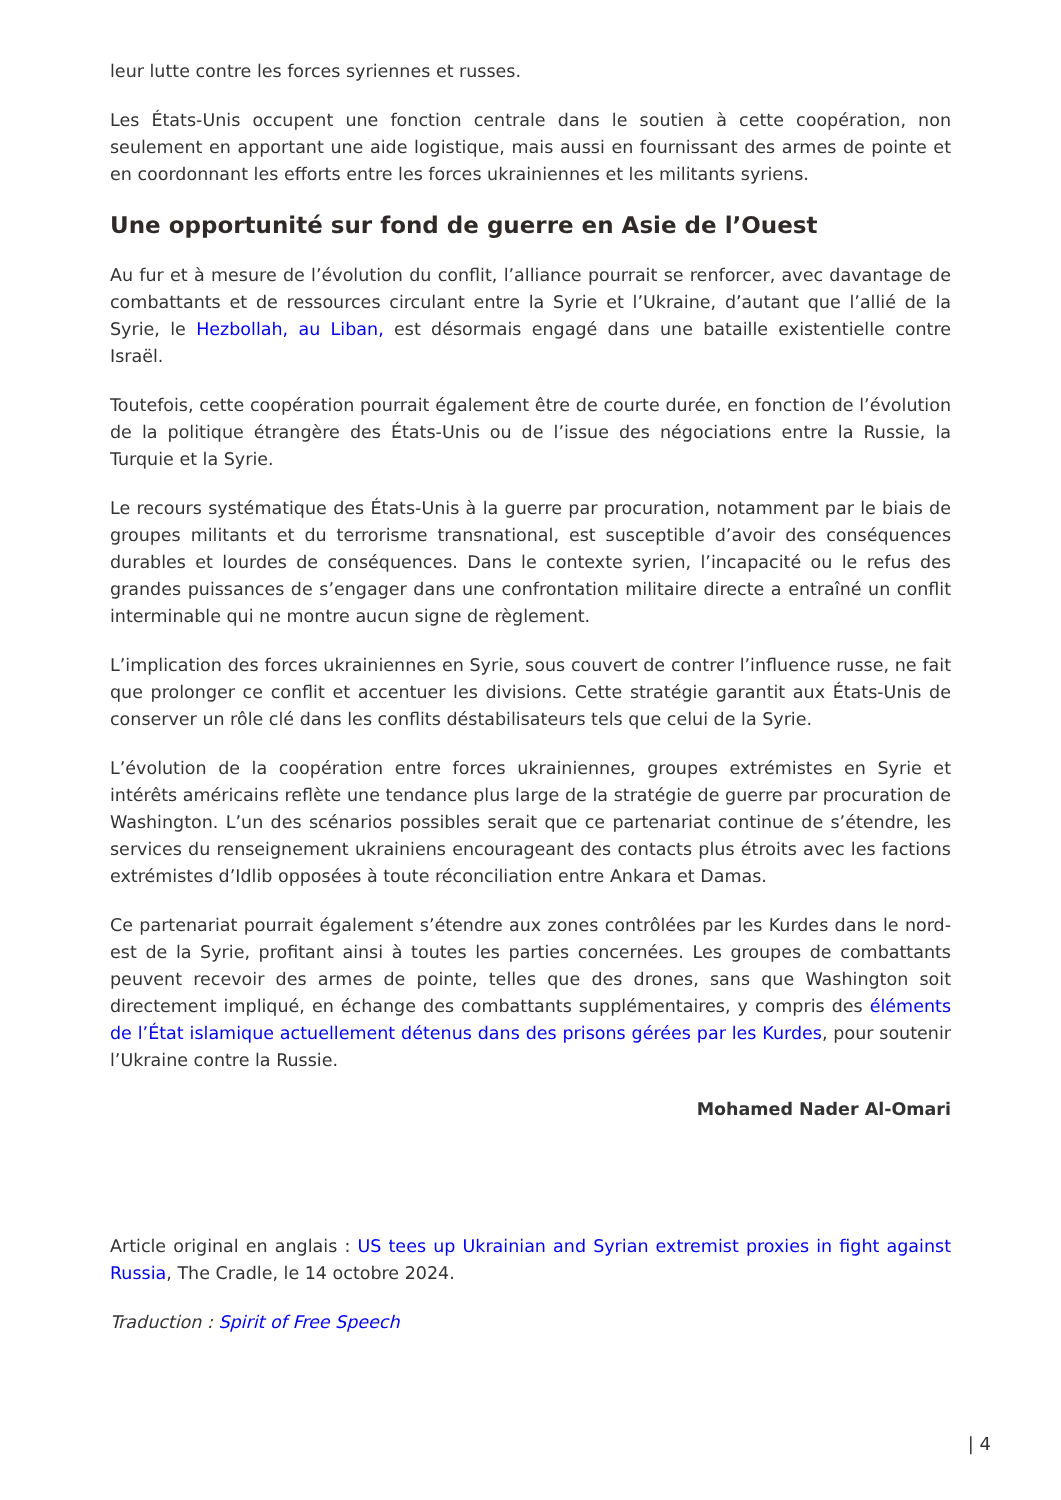leur lutte contre les forces syriennes et russes.
Les États-Unis occupent une fonction centrale dans le soutien à cette coopération, non seulement en apportant une aide logistique, mais aussi en fournissant des armes de pointe et en coordonnant les efforts entre les forces ukrainiennes et les militants syriens.
Une opportunité sur fond de guerre en Asie de l’Ouest
Au fur et à mesure de l’évolution du conflit, l’alliance pourrait se renforcer, avec davantage de combattants et de ressources circulant entre la Syrie et l’Ukraine, d’autant que l’allié de la Syrie, le Hezbollah, au Liban, est désormais engagé dans une bataille existentielle contre Israël.
Toutefois, cette coopération pourrait également être de courte durée, en fonction de l’évolution de la politique étrangère des États-Unis ou de l’issue des négociations entre la Russie, la Turquie et la Syrie.
Le recours systématique des États-Unis à la guerre par procuration, notamment par le biais de groupes militants et du terrorisme transnational, est susceptible d’avoir des conséquences durables et lourdes de conséquences. Dans le contexte syrien, l’incapacité ou le refus des grandes puissances de s’engager dans une confrontation militaire directe a entraîné un conflit interminable qui ne montre aucun signe de règlement.
L’implication des forces ukrainiennes en Syrie, sous couvert de contrer l’influence russe, ne fait que prolonger ce conflit et accentuer les divisions. Cette stratégie garantit aux États-Unis de conserver un rôle clé dans les conflits déstabilisateurs tels que celui de la Syrie.
L’évolution de la coopération entre forces ukrainiennes, groupes extrémistes en Syrie et intérêts américains reflète une tendance plus large de la stratégie de guerre par procuration de Washington. L’un des scénarios possibles serait que ce partenariat continue de s’étendre, les services du renseignement ukrainiens encourageant des contacts plus étroits avec les factions extrémistes d’Idlib opposées à toute réconciliation entre Ankara et Damas.
Ce partenariat pourrait également s’étendre aux zones contrôlées par les Kurdes dans le nord-est de la Syrie, profitant ainsi à toutes les parties concernées. Les groupes de combattants peuvent recevoir des armes de pointe, telles que des drones, sans que Washington soit directement impliqué, en échange des combattants supplémentaires, y compris des éléments de l’État islamique actuellement détenus dans des prisons gérées par les Kurdes, pour soutenir l’Ukraine contre la Russie.
Mohamed Nader Al-Omari
Article original en anglais : US tees up Ukrainian and Syrian extremist proxies in fight against Russia, The Cradle, le 14 octobre 2024.
Traduction : Spirit of Free Speech
| 4